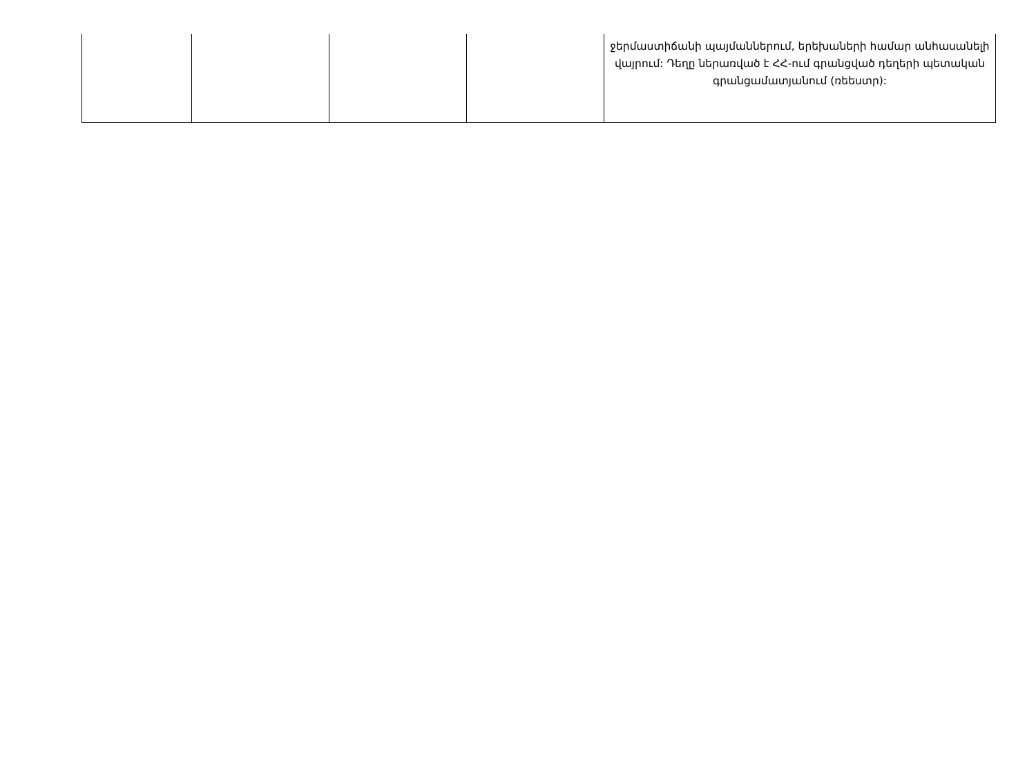| | | | | ջերմաստիճանի պայմաններում, երեխաների համար անհասանելի վայրում: Դեղը ներառված է ՀՀ-ում գրանցված դեղերի պետական գրանցամատյանում (ռեեստր): |